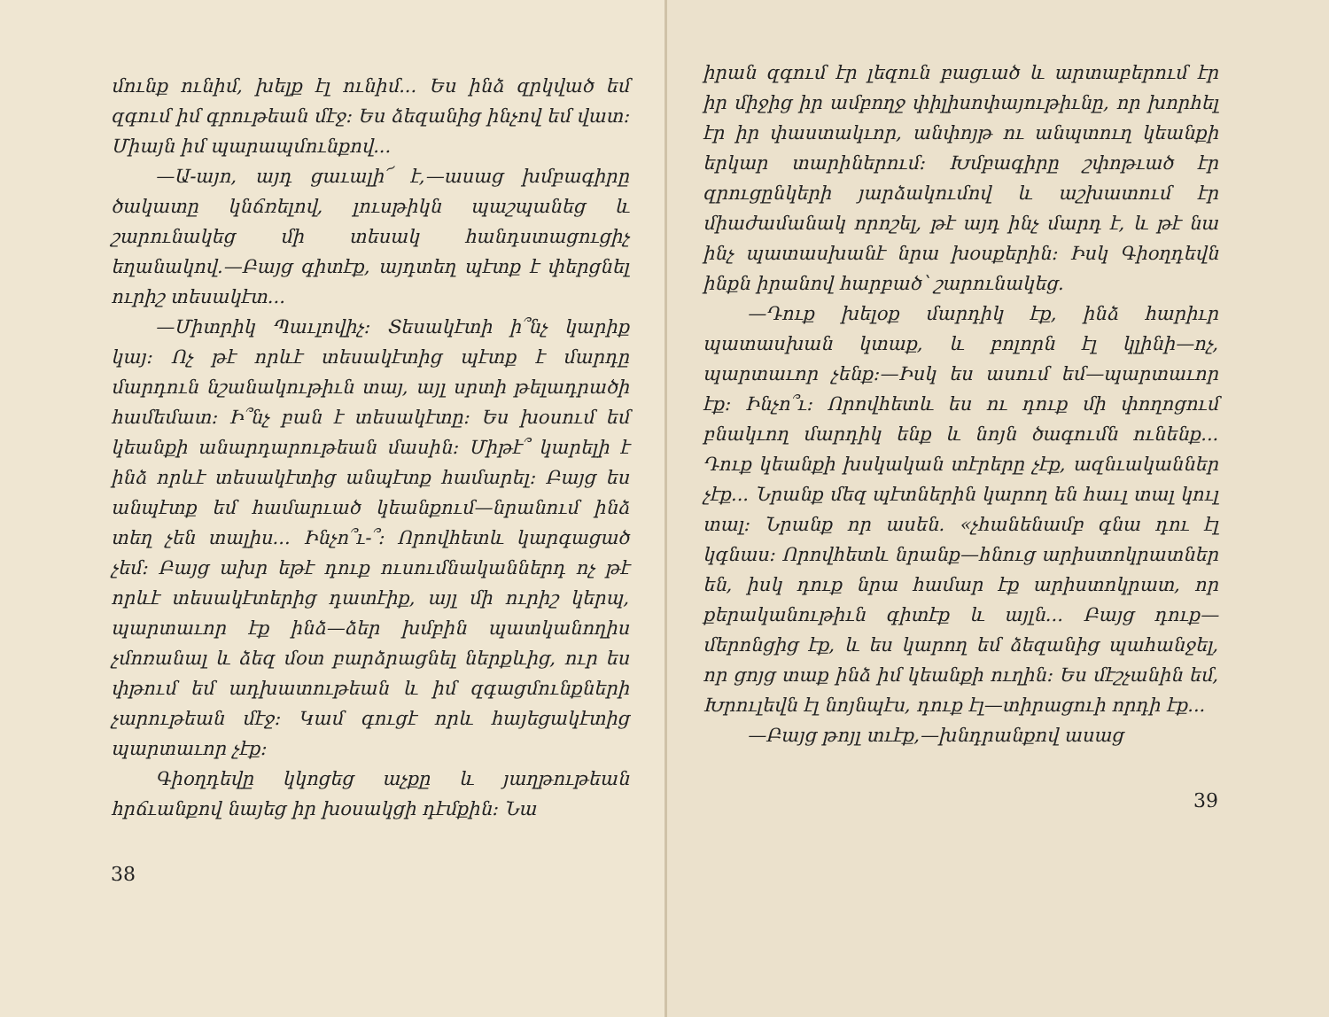մունք ունիմ, խելք էլ ունիմ... Ես ինձ զրկված եմ զգում իմ գրութեան մէջ: Ես ձեզանից ինչով եմ վատ: Միայն իմ պարապմունքով...
—Ա-այո, այդ ցաւալի՜ է,—ասաց խմբագիրը ծակատը կնճռելով, լուսթիկն պաշպանեց և շարունակեց մի տեսակ հանդստացուցիչ եղանակով.—Բայց գիտէք, այդտեղ պէտք է փերցնել ուրիշ տեսակէտ...
—Միտրիկ Պաւլովիչ: Տեսակէտի ի՞նչ կարիք կայ: Ոչ թէ որևէ տեսակէտից պէտք է մարդը մարդուն նշանակութիւն տայ, այլ սրտի թելադրածի համեմատ: Ի՞նչ բան է տեսակէտը: Ես խօսում եմ կեանքի անարդարութեան մասին: Միթէ՞ կարելի է ինձ որևէ տեսակէտից անպէտք համարել: Բայց ես անպէտք եմ համարւած կեանքում—նրանում ինձ տեղ չեն տալիս... Ինչո՞ւ-՞: Որովհետև կարգացած չեմ: Բայց ախր եթէ դուք ուսումնականներդ ոչ թէ որևէ տեսակէտերից դատէիք, այլ մի ուրիշ կերպ, պարտաւոր էք ինձ—ձեր խմբին պատկանողիս չմոռանալ և ձեզ մօտ բարձրացնել ներքևից, ուր ես փթում եմ ադխատութեան և իմ զգացմունքների չարութեան մէջ: Կամ գուցէ որև հայեցակէտից պարտաւոր չէք:
Գիօղդեվը կկոցեց աչքը և յաղթութեան հրճւանքով նայեց իր խօսակցի դէմքին: Նա
38
իրան զգում էր լեզուն բացւած և արտաբերում էր իր միջից իր ամբողջ փիլիսոփայութիւնը, որ խորհել էր իր փաստակւոր, անփոյթ ու անպտուղ կեանքի երկար տարիներում: Խմբագիրը շփոթւած էր զրուցընկերի յարձակումով և աշխատում էր միաժամանակ որոշել, թէ այդ ինչ մարդ է, և թէ նա ինչ պատասխանէ նրա խօսքերին: Իսկ Գիօղդեվն ինքն իրանով հարբած՝ շարունակեց.
—Դուք խելօք մարդիկ էք, ինձ հարիւր պատասխան կտաք, և բոլորն էլ կլինի—ոչ, պարտաւոր չենք:—Իսկ ես ասում եմ—պարտաւոր էք: Ինչո՞ւ: Որովհետև ես ու դուք մի փողոցում բնակւող մարդիկ ենք և նոյն ծագումն ունենք... Դուք կեանքի խսկական տէրերը չէք, ազնւականներ չէք... Նրանք մեզ պէտներին կարող են հաւլ տալ կուլ տալ: Նրանք որ ասեն. «չհանենամբ գնա դու էլ կգնաս: Որովհետև նրանք—հնուց արիստոկրատներ են, իսկ դուք նրա համար էք արիստոկրատ, որ քերականութիւն գիտէք և այլն... Բայց դուք—մերոնցից էք, և ես կարող եմ ձեզանից պահանջել, որ ցոյց տաք ինձ իմ կեանքի ուղին: Ես մէշչանին եմ, Խրուլեվն էլ նոյնպէս, դուք էլ—տիրացուի որդի էք...
—Բայց թոյլ տւէք,—խնդրանքով ասաց
39